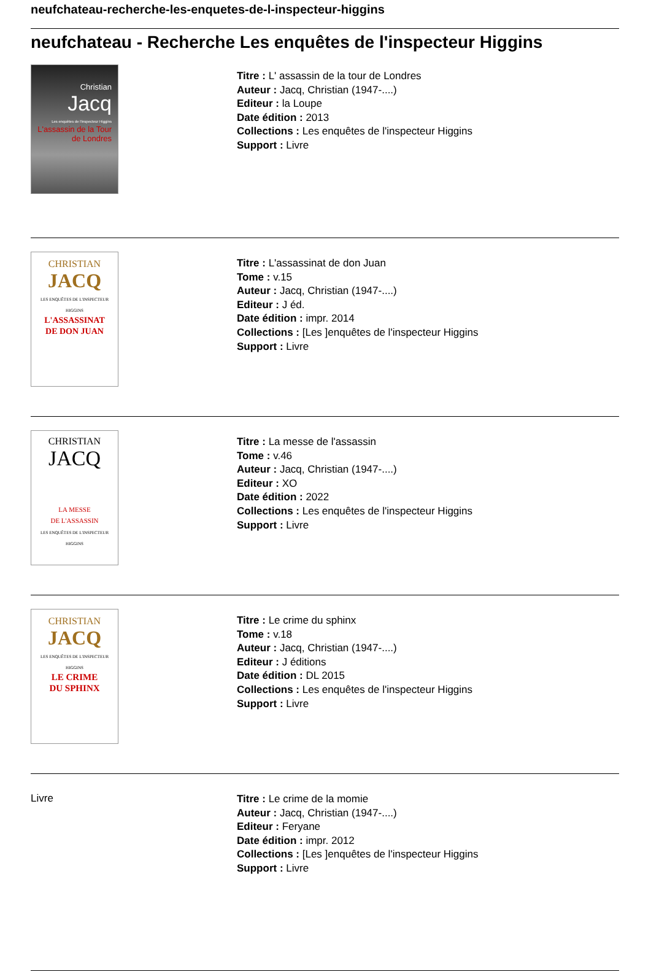neufchateau-recherche-les-enquetes-de-l-inspecteur-higgins
neufchateau - Recherche Les enquêtes de l'inspecteur Higgins
Christian
Jacq
Les enquêtes de l'inspecteur Higgins
L'assassin de la Tour de Londres
Titre : L' assassin de la tour de Londres
Auteur : Jacq, Christian (1947-....)
Editeur : la Loupe
Date édition : 2013
Collections : Les enquêtes de l'inspecteur Higgins
Support : Livre
CHRISTIAN
JACQ
LES ENQUÊTES DE L'INSPECTEUR HIGGINS
L'ASSASSINAT
DE DON JUAN
Titre : L'assassinat de don Juan
Tome : v.15
Auteur : Jacq, Christian (1947-....)
Editeur : J éd.
Date édition : impr. 2014
Collections : [Les ]enquêtes de l'inspecteur Higgins
Support : Livre
CHRISTIAN
JACQ
LA MESSE
DE L'ASSASSIN
LES ENQUÊTES DE L'INSPECTEUR HIGGINS
Titre : La messe de l'assassin
Tome : v.46
Auteur : Jacq, Christian (1947-....)
Editeur : XO
Date édition : 2022
Collections : Les enquêtes de l'inspecteur Higgins
Support : Livre
CHRISTIAN
JACQ
LES ENQUÊTES DE L'INSPECTEUR HIGGINS
LE CRIME
DU SPHINX
Titre : Le crime du sphinx
Tome : v.18
Auteur : Jacq, Christian (1947-....)
Editeur : J éditions
Date édition : DL 2015
Collections : Les enquêtes de l'inspecteur Higgins
Support : Livre
Livre
Titre : Le crime de la momie
Auteur : Jacq, Christian (1947-....)
Editeur : Feryane
Date édition : impr. 2012
Collections : [Les ]enquêtes de l'inspecteur Higgins
Support : Livre